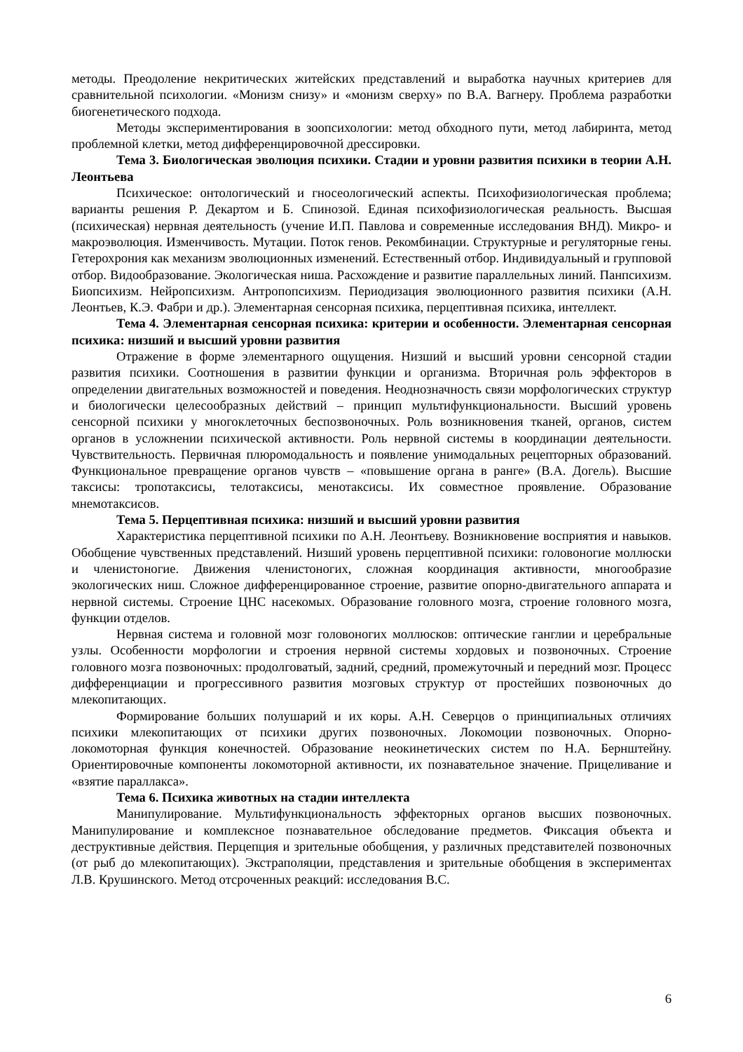методы. Преодоление некритических житейских представлений и выработка научных критериев для сравнительной психологии. «Монизм снизу» и «монизм сверху» по В.А. Вагнеру. Проблема разработки биогенетического подхода.
Методы экспериментирования в зоопсихологии: метод обходного пути, метод лабиринта, метод проблемной клетки, метод дифференцировочной дрессировки.
Тема 3. Биологическая эволюция психики. Стадии и уровни развития психики в теории А.Н. Леонтьева
Психическое: онтологический и гносеологический аспекты. Психофизиологическая проблема; варианты решения Р. Декартом и Б. Спинозой. Единая психофизиологическая реальность. Высшая (психическая) нервная деятельность (учение И.П. Павлова и современные исследования ВНД). Микро- и макроэволюция. Изменчивость. Мутации. Поток генов. Рекомбинации. Структурные и регуляторные гены. Гетерохрония как механизм эволюционных изменений. Естественный отбор. Индивидуальный и групповой отбор. Видообразование. Экологическая ниша. Расхождение и развитие параллельных линий. Панпсихизм. Биопсихизм. Нейропсихизм. Антропопсихизм. Периодизация эволюционного развития психики (А.Н. Леонтьев, К.Э. Фабри и др.). Элементарная сенсорная психика, перцептивная психика, интеллект.
Тема 4. Элементарная сенсорная психика: критерии и особенности. Элементарная сенсорная психика: низший и высший уровни развития
Отражение в форме элементарного ощущения. Низший и высший уровни сенсорной стадии развития психики. Соотношения в развитии функции и организма. Вторичная роль эффекторов в определении двигательных возможностей и поведения. Неоднозначность связи морфологических структур и биологически целесообразных действий – принцип мультифункциональности. Высший уровень сенсорной психики у многоклеточных беспозвоночных. Роль возникновения тканей, органов, систем органов в усложнении психической активности. Роль нервной системы в координации деятельности. Чувствительность. Первичная плюромодальность и появление унимодальных рецепторных образований. Функциональное превращение органов чувств – «повышение органа в ранге» (В.А. Догель). Высшие таксисы: тропотаксисы, телотаксисы, менотаксисы. Их совместное проявление. Образование мнемотаксисов.
Тема 5. Перцептивная психика: низший и высший уровни развития
Характеристика перцептивной психики по А.Н. Леонтьеву. Возникновение восприятия и навыков. Обобщение чувственных представлений. Низший уровень перцептивной психики: головоногие моллюски и членистоногие. Движения членистоногих, сложная координация активности, многообразие экологических ниш. Сложное дифференцированное строение, развитие опорно-двигательного аппарата и нервной системы. Строение ЦНС насекомых. Образование головного мозга, строение головного мозга, функции отделов.
Нервная система и головной мозг головоногих моллюсков: оптические ганглии и церебральные узлы. Особенности морфологии и строения нервной системы хордовых и позвоночных. Строение головного мозга позвоночных: продолговатый, задний, средний, промежуточный и передний мозг. Процесс дифференциации и прогрессивного развития мозговых структур от простейших позвоночных до млекопитающих.
Формирование больших полушарий и их коры. А.Н. Северцов о принципиальных отличиях психики млекопитающих от психики других позвоночных. Локомоции позвоночных. Опорно-локомоторная функция конечностей. Образование неокинетических систем по Н.А. Бернштейну. Ориентировочные компоненты локомоторной активности, их познавательное значение. Прицеливание и «взятие параллакса».
Тема 6. Психика животных на стадии интеллекта
Манипулирование. Мультифункциональность эффекторных органов высших позвоночных. Манипулирование и комплексное познавательное обследование предметов. Фиксация объекта и деструктивные действия. Перцепция и зрительные обобщения, у различных представителей позвоночных (от рыб до млекопитающих). Экстраполяции, представления и зрительные обобщения в экспериментах Л.В. Крушинского. Метод отсроченных реакций: исследования В.С.
6